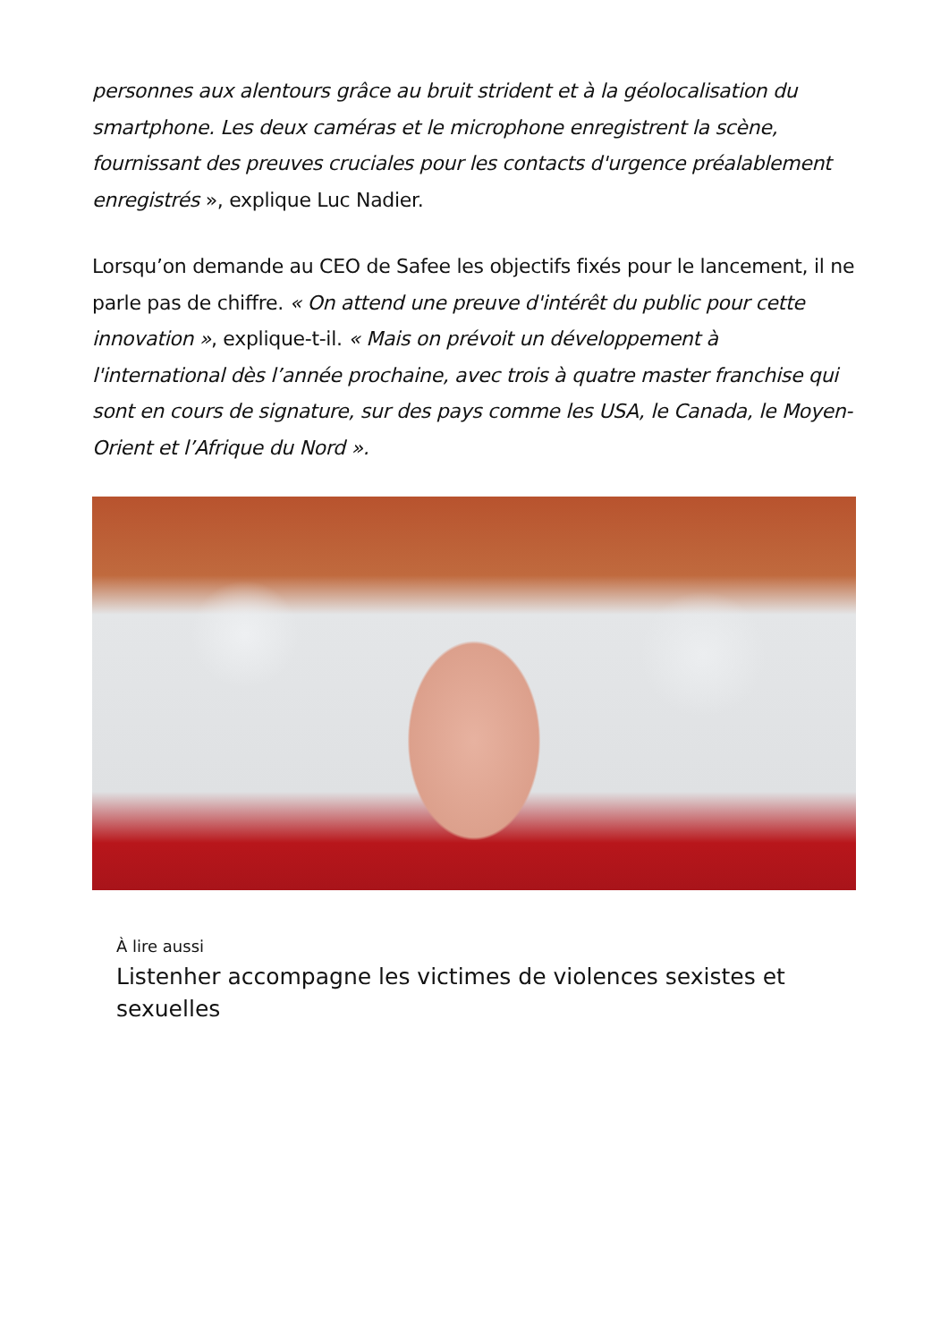personnes aux alentours grâce au bruit strident et à la géolocalisation du smartphone. Les deux caméras et le microphone enregistrent la scène, fournissant des preuves cruciales pour les contacts d'urgence préalablement enregistrés », explique Luc Nadier.
Lorsqu’on demande au CEO de Safee les objectifs fixés pour le lancement, il ne parle pas de chiffre. « On attend une preuve d'intérêt du public pour cette innovation », explique-t-il. « Mais on prévoit un développement à l'international dès l’année prochaine, avec trois à quatre master franchise qui sont en cours de signature, sur des pays comme les USA, le Canada, le Moyen-Orient et l’Afrique du Nord ».
À lire aussi
Listenher accompagne les victimes de violences sexistes et sexuelles